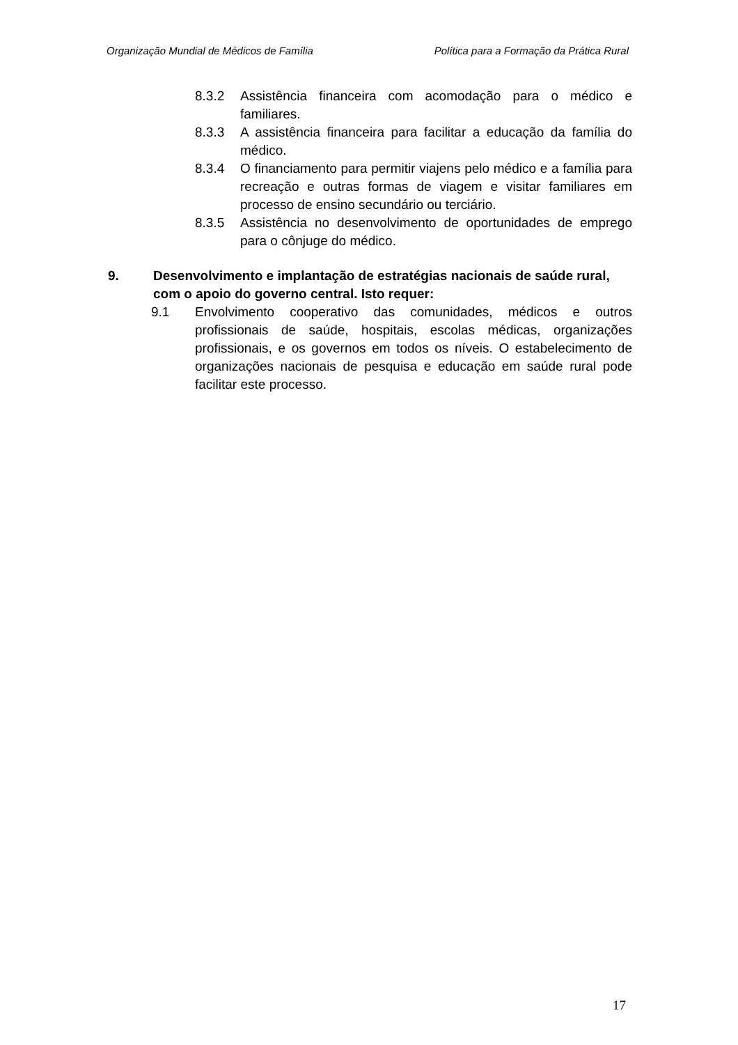Organização Mundial de Médicos de Família Política para a Formação da Prática Rural
8.3.2 Assistência financeira com acomodação para o médico e familiares.
8.3.3 A assistência financeira para facilitar a educação da família do médico.
8.3.4 O financiamento para permitir viajens pelo médico e a família para recreação e outras formas de viagem e visitar familiares em processo de ensino secundário ou terciário.
8.3.5 Assistência no desenvolvimento de oportunidades de emprego para o cônjuge do médico.
9. Desenvolvimento e implantação de estratégias nacionais de saúde rural, com o apoio do governo central. Isto requer:
9.1 Envolvimento cooperativo das comunidades, médicos e outros profissionais de saúde, hospitais, escolas médicas, organizações profissionais, e os governos em todos os níveis. O estabelecimento de organizações nacionais de pesquisa e educação em saúde rural pode facilitar este processo.
17